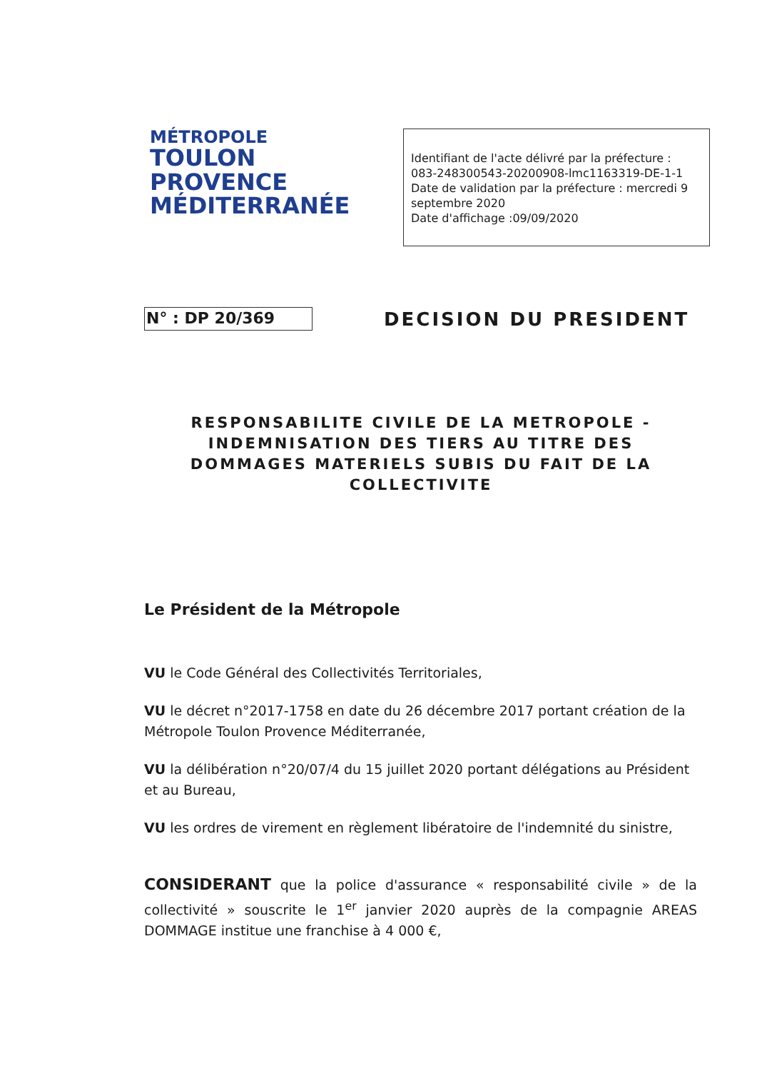MÉTROPOLE
TOULON
PROVENCE
MÉDITERRANÉE
Identifiant de l'acte délivré par la préfecture :
083-248300543-20200908-lmc1163319-DE-1-1
Date de validation par la préfecture : mercredi 9 septembre 2020
Date d'affichage :09/09/2020
N° : DP 20/369
DECISION DU PRESIDENT
RESPONSABILITE CIVILE DE LA METROPOLE -
INDEMNISATION DES TIERS AU TITRE DES DOMMAGES MATERIELS SUBIS DU FAIT DE LA COLLECTIVITE
Le Président de la Métropole
VU le Code Général des Collectivités Territoriales,
VU le décret n°2017-1758 en date du 26 décembre 2017 portant création de la Métropole Toulon Provence Méditerranée,
VU la délibération n°20/07/4 du 15 juillet 2020 portant délégations au Président et au Bureau,
VU les ordres de virement en règlement libératoire de l'indemnité du sinistre,
CONSIDERANT que la police d'assurance « responsabilité civile » de la collectivité » souscrite le 1<sup>er</sup> janvier 2020 auprès de la compagnie AREAS DOMMAGE institue une franchise à 4 000 €,